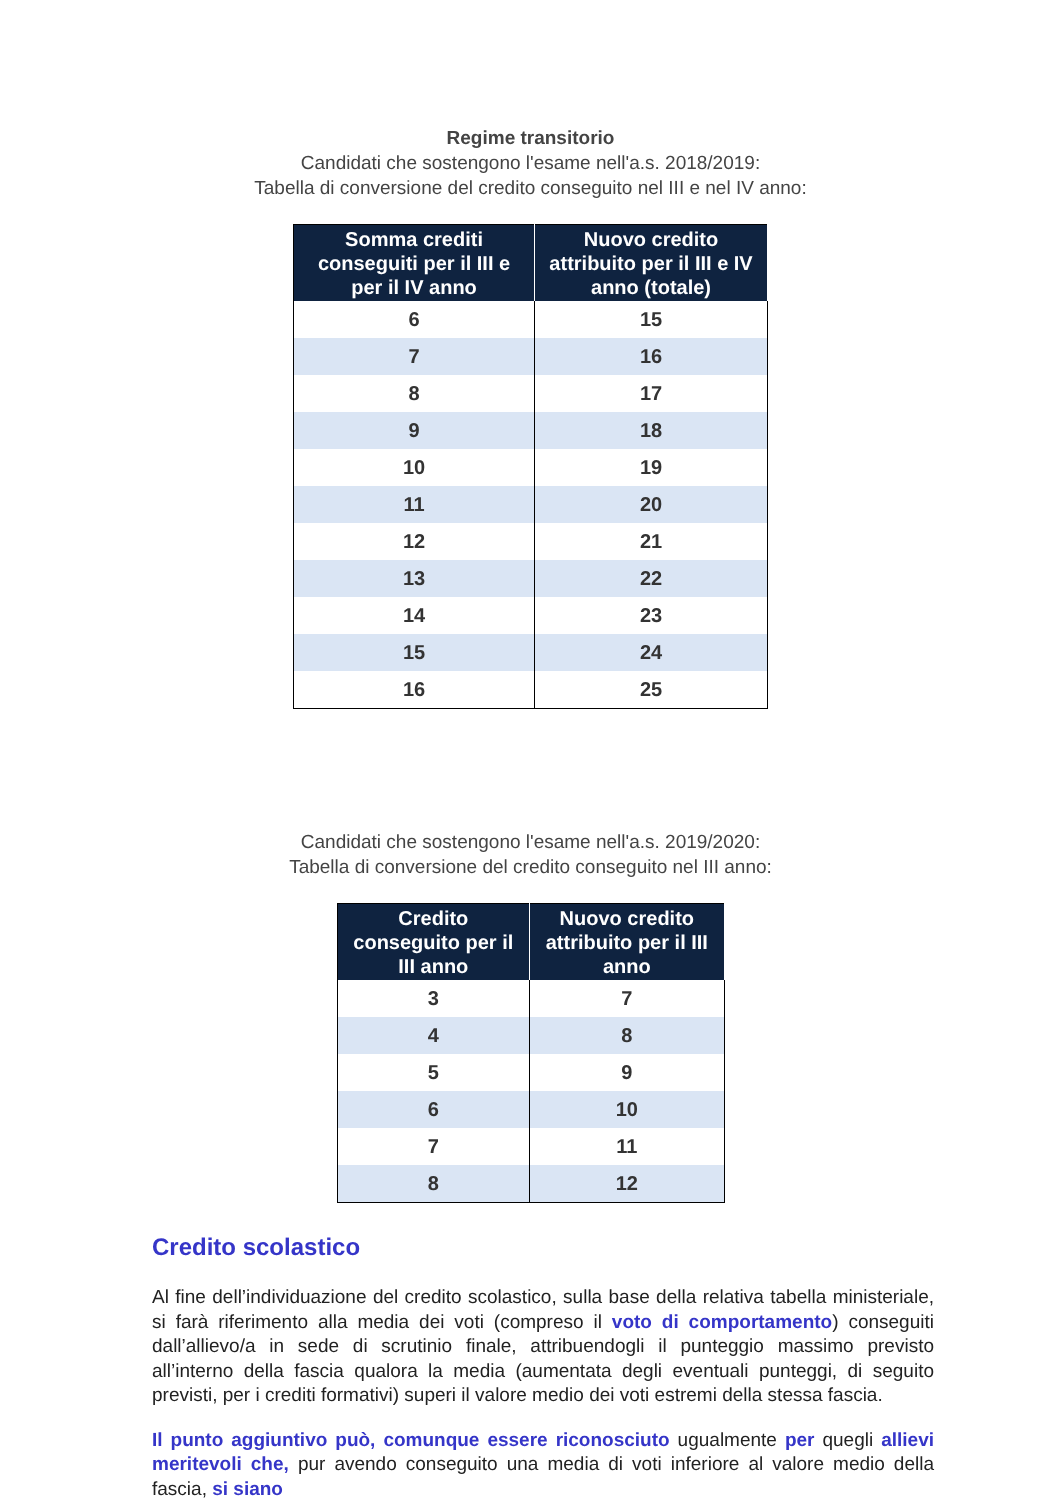Regime transitorio
Candidati che sostengono l'esame nell'a.s. 2018/2019:
Tabella di conversione del credito conseguito nel III e nel IV anno:
| Somma crediti conseguiti per il III e per il IV anno | Nuovo credito attribuito per il III e IV anno (totale) |
| --- | --- |
| 6 | 15 |
| 7 | 16 |
| 8 | 17 |
| 9 | 18 |
| 10 | 19 |
| 11 | 20 |
| 12 | 21 |
| 13 | 22 |
| 14 | 23 |
| 15 | 24 |
| 16 | 25 |
Candidati che sostengono l'esame nell'a.s. 2019/2020:
Tabella di conversione del credito conseguito nel III anno:
| Credito conseguito per il III anno | Nuovo credito attribuito per il III anno |
| --- | --- |
| 3 | 7 |
| 4 | 8 |
| 5 | 9 |
| 6 | 10 |
| 7 | 11 |
| 8 | 12 |
Credito scolastico
Al fine dell’individuazione del credito scolastico, sulla base della relativa tabella ministeriale, si farà riferimento alla media dei voti (compreso il voto di comportamento) conseguiti dall’allievo/a in sede di scrutinio finale, attribuendogli il punteggio massimo previsto all’interno della fascia qualora la media (aumentata degli eventuali punteggi, di seguito previsti, per i crediti formativi) superi il valore medio dei voti estremi della stessa fascia.
Il punto aggiuntivo può, comunque essere riconosciuto ugualmente per quegli allievi meritevoli che, pur avendo conseguito una media di voti inferiore al valore medio della fascia, si siano